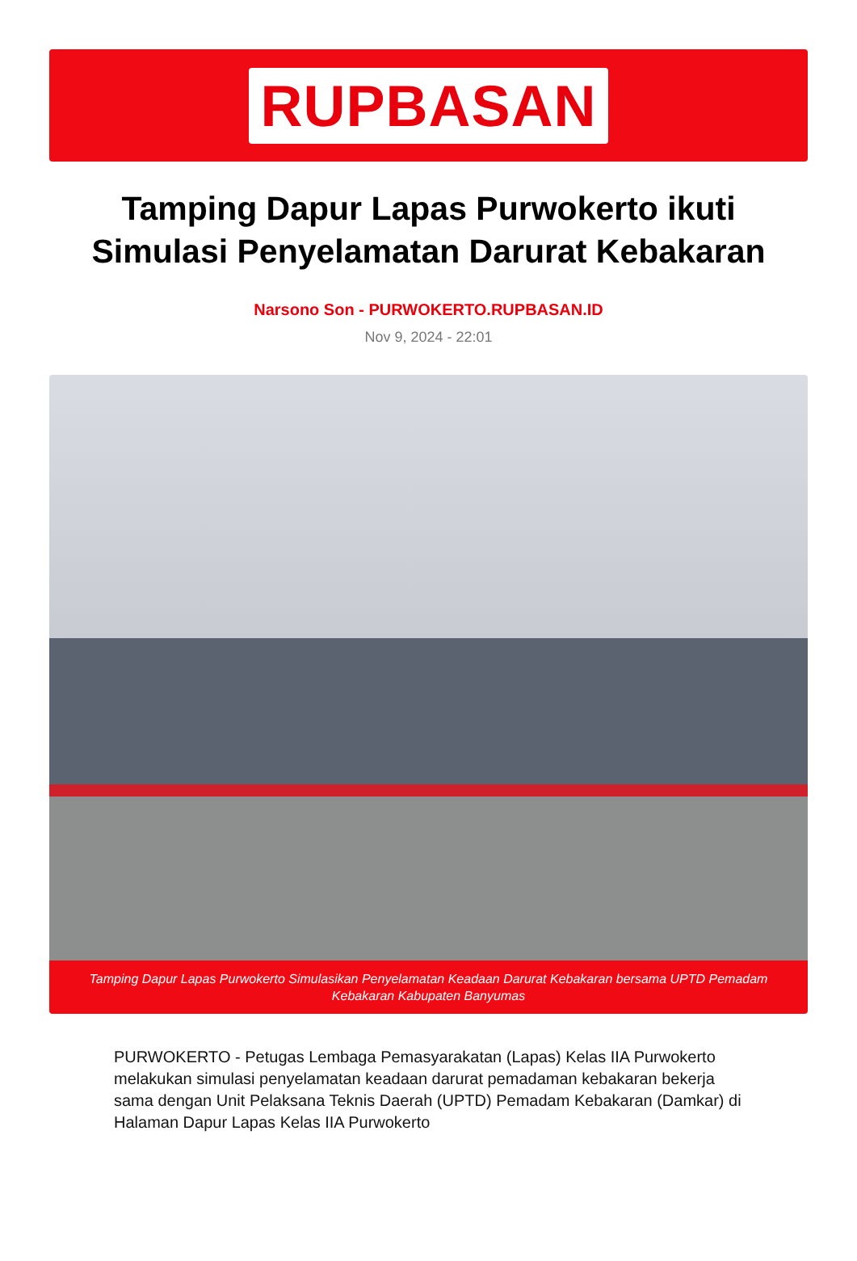RUPBASAN
Tamping Dapur Lapas Purwokerto ikuti Simulasi Penyelamatan Darurat Kebakaran
Narsono Son - PURWOKERTO.RUPBASAN.ID
Nov 9, 2024 - 22:01
Tamping Dapur Lapas Purwokerto Simulasikan Penyelamatan Keadaan Darurat Kebakaran bersama UPTD Pemadam Kebakaran Kabupaten Banyumas
PURWOKERTO - Petugas Lembaga Pemasyarakatan (Lapas) Kelas IIA Purwokerto melakukan simulasi penyelamatan keadaan darurat pemadaman kebakaran bekerja sama dengan Unit Pelaksana Teknis Daerah (UPTD) Pemadam Kebakaran (Damkar) di Halaman Dapur Lapas Kelas IIA Purwokerto